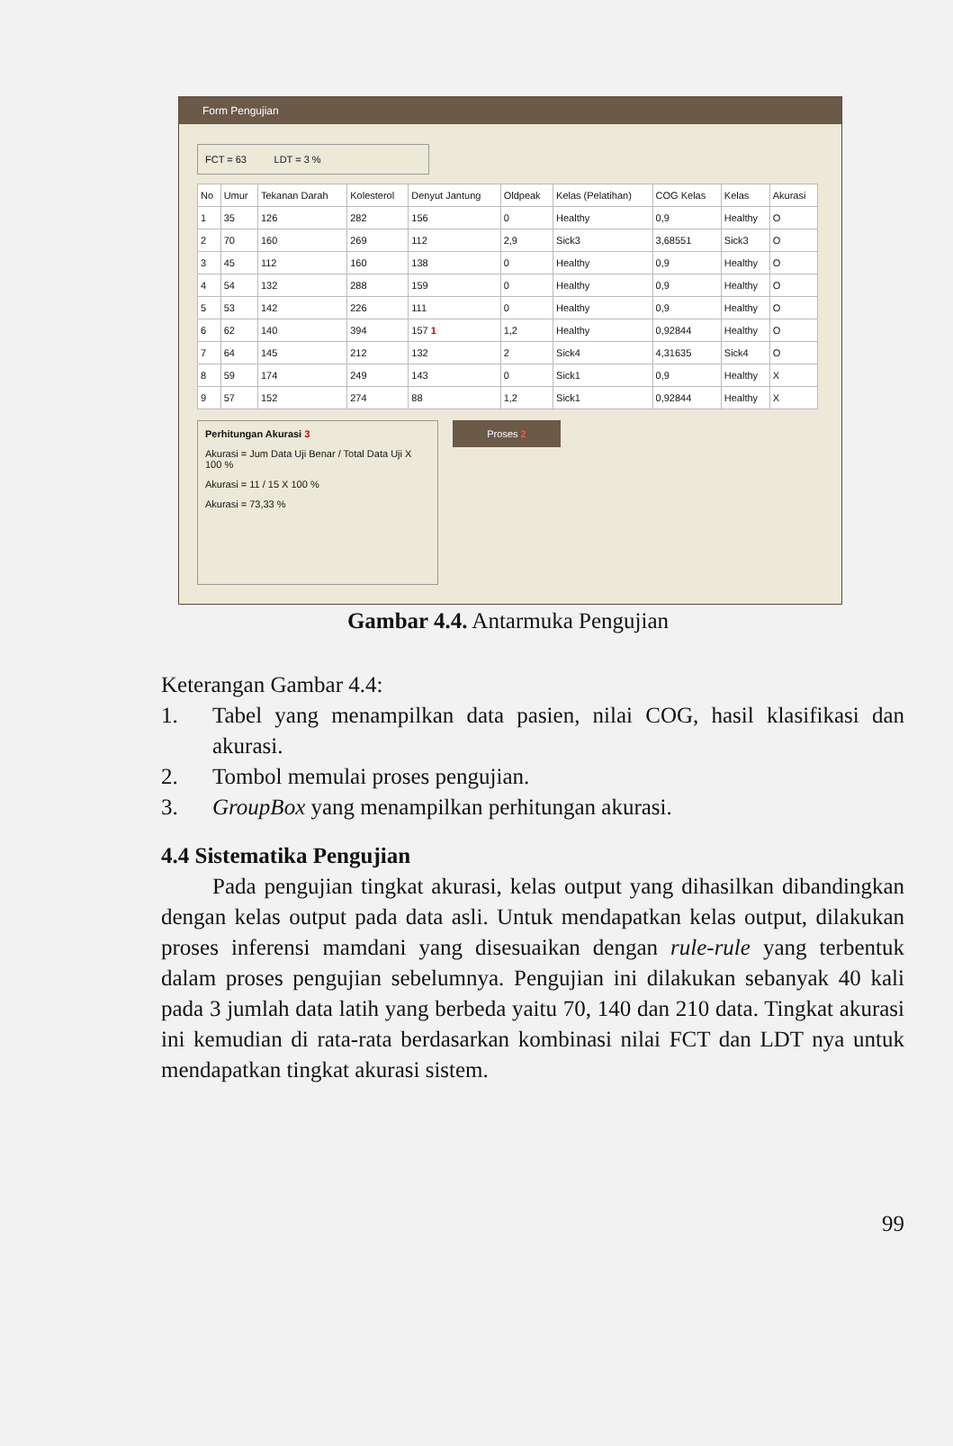Form Pengujian
FCT = 63 LDT = 3 %
| No | Umur | Tekanan Darah | Kolesterol | Denyut Jantung | Oldpeak | Kelas (Pelatihan) | COG Kelas | Kelas | Akurasi |
| --- | --- | --- | --- | --- | --- | --- | --- | --- | --- |
| 1 | 35 | 126 | 282 | 156 | 0 | Healthy | 0,9 | Healthy | O |
| 2 | 70 | 160 | 269 | 112 | 2,9 | Sick3 | 3,68551 | Sick3 | O |
| 3 | 45 | 112 | 160 | 138 | 0 | Healthy | 0,9 | Healthy | O |
| 4 | 54 | 132 | 288 | 159 | 0 | Healthy | 0,9 | Healthy | O |
| 5 | 53 | 142 | 226 | 111 | 0 | Healthy | 0,9 | Healthy | O |
| 6 | 62 | 140 | 394 | 157 1 | 1,2 | Healthy | 0,92844 | Healthy | O |
| 7 | 64 | 145 | 212 | 132 | 2 | Sick4 | 4,31635 | Sick4 | O |
| 8 | 59 | 174 | 249 | 143 | 0 | Sick1 | 0,9 | Healthy | X |
| 9 | 57 | 152 | 274 | 88 | 1,2 | Sick1 | 0,92844 | Healthy | X |
Perhitungan Akurasi 3
Akurasi = Jum Data Uji Benar / Total Data Uji X 100 %
Akurasi = 11 / 15 X 100 %
Akurasi = 73,33 %
Proses 2
Gambar 4.4. Antarmuka Pengujian
Keterangan Gambar 4.4:
1. Tabel yang menampilkan data pasien, nilai COG, hasil klasifikasi dan akurasi.
2. Tombol memulai proses pengujian.
3. GroupBox yang menampilkan perhitungan akurasi.
4.4 Sistematika Pengujian
Pada pengujian tingkat akurasi, kelas output yang dihasilkan dibandingkan dengan kelas output pada data asli. Untuk mendapatkan kelas output, dilakukan proses inferensi mamdani yang disesuaikan dengan rule-rule yang terbentuk dalam proses pengujian sebelumnya. Pengujian ini dilakukan sebanyak 40 kali pada 3 jumlah data latih yang berbeda yaitu 70, 140 dan 210 data. Tingkat akurasi ini kemudian di rata-rata berdasarkan kombinasi nilai FCT dan LDT nya untuk mendapatkan tingkat akurasi sistem.
99